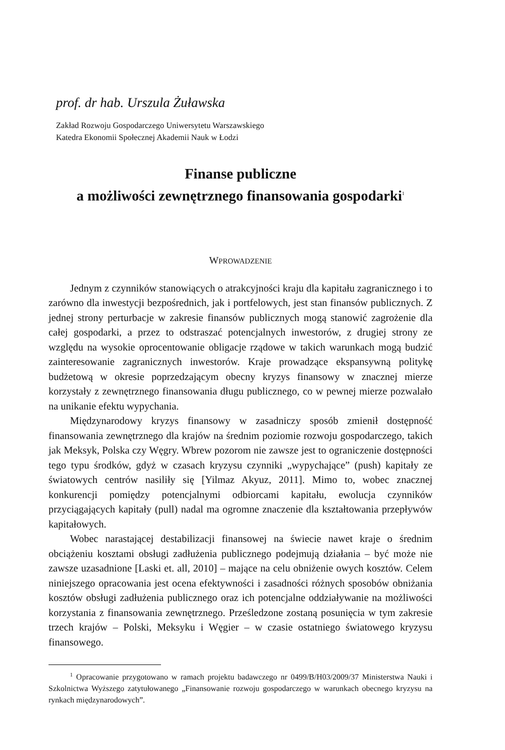prof. dr hab. Urszula Żuławska
Zakład Rozwoju Gospodarczego Uniwersytetu Warszawskiego
Katedra Ekonomii Społecznej Akademii Nauk w Łodzi
Finanse publiczne
a możliwości zewnętrznego finansowania gospodarki<sup>1</sup>
WPROWADZENIE
Jednym z czynników stanowiących o atrakcyjności kraju dla kapitału zagranicznego i to zarówno dla inwestycji bezpośrednich, jak i portfelowych, jest stan finansów publicznych. Z jednej strony perturbacje w zakresie finansów publicznych mogą stanowić zagrożenie dla całej gospodarki, a przez to odstraszać potencjalnych inwestorów, z drugiej strony ze względu na wysokie oprocentowanie obligacje rządowe w takich warunkach mogą budzić zainteresowanie zagranicznych inwestorów. Kraje prowadzące ekspansywną politykę budżetową w okresie poprzedzającym obecny kryzys finansowy w znacznej mierze korzystały z zewnętrznego finansowania długu publicznego, co w pewnej mierze pozwalało na unikanie efektu wypychania.
Międzynarodowy kryzys finansowy w zasadniczy sposób zmienił dostępność finansowania zewnętrznego dla krajów na średnim poziomie rozwoju gospodarczego, takich jak Meksyk, Polska czy Węgry. Wbrew pozorom nie zawsze jest to ograniczenie dostępności tego typu środków, gdyż w czasach kryzysu czynniki „wypychające” (push) kapitały ze światowych centrów nasiliły się [Yilmaz Akyuz, 2011]. Mimo to, wobec znacznej konkurencji pomiędzy potencjalnymi odbiorcami kapitału, ewolucja czynników przyciągających kapitały (pull) nadal ma ogromne znaczenie dla kształtowania przepływów kapitałowych.
Wobec narastającej destabilizacji finansowej na świecie nawet kraje o średnim obciążeniu kosztami obsługi zadłużenia publicznego podejmują działania – być może nie zawsze uzasadnione [Laski et. all, 2010] – mające na celu obniżenie owych kosztów. Celem niniejszego opracowania jest ocena efektywności i zasadności różnych sposobów obniżania kosztów obsługi zadłużenia publicznego oraz ich potencjalne oddziaływanie na możliwości korzystania z finansowania zewnętrznego. Prześledzone zostaną posunięcia w tym zakresie trzech krajów – Polski, Meksyku i Węgier – w czasie ostatniego światowego kryzysu finansowego.
<sup>1</sup> Opracowanie przygotowano w ramach projektu badawczego nr 0499/B/H03/2009/37 Ministerstwa Nauki i Szkolnictwa Wyższego zatytułowanego „Finansowanie rozwoju gospodarczego w warunkach obecnego kryzysu na rynkach międzynarodowych”.